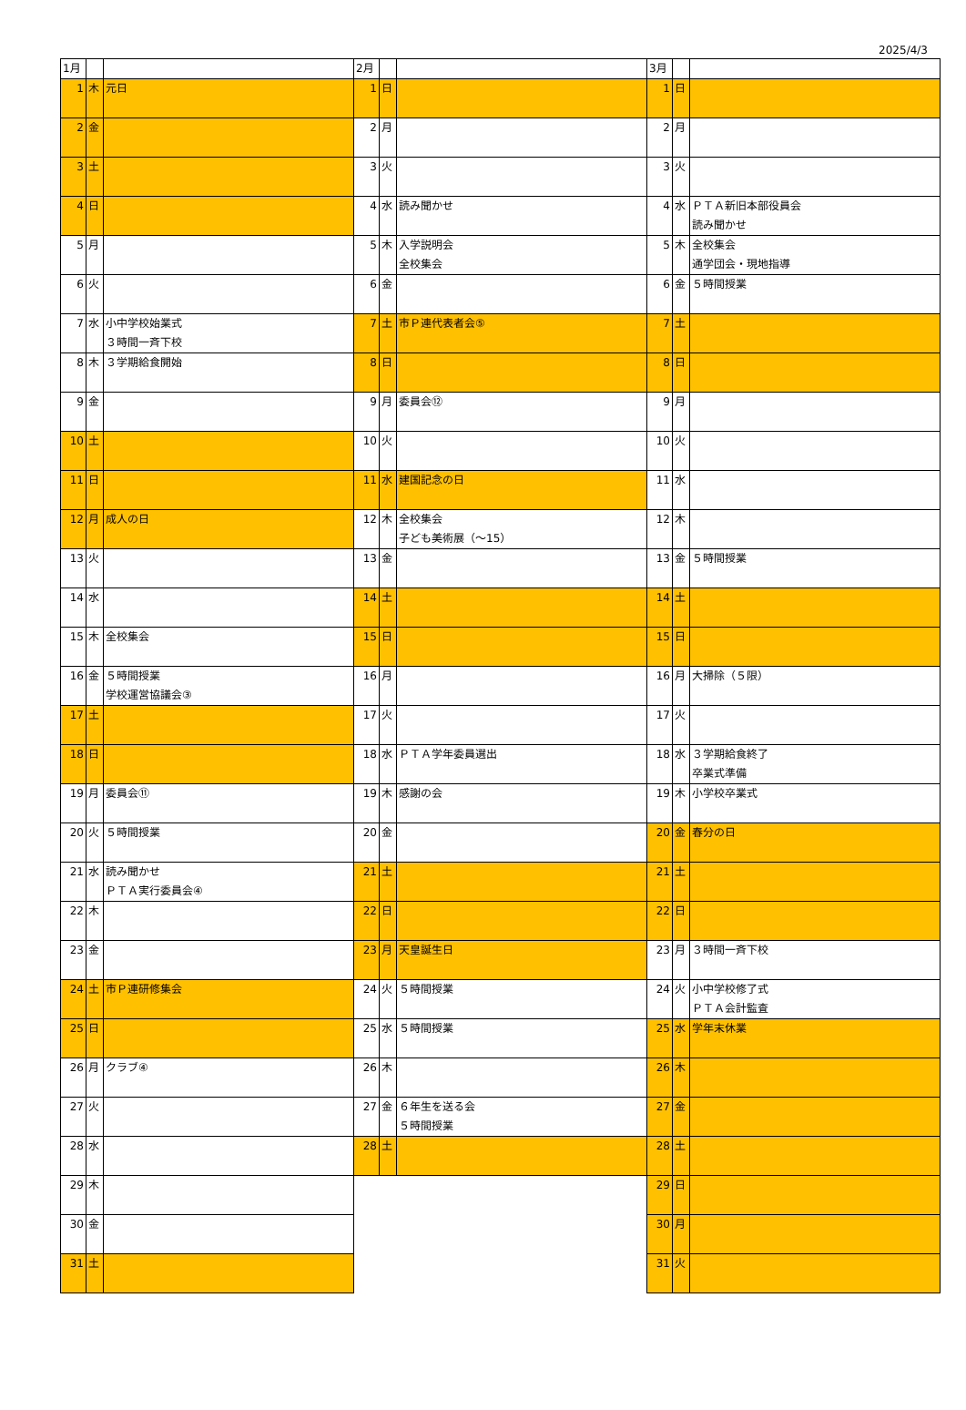2025/4/3
| 1月 | | | 2月 | | | 3月 | | |
| --- | --- | --- | --- | --- | --- | --- | --- | --- |
| 1 | 木 | 元日 | 1 | 日 | | 1 | 日 | |
| 2 | 金 | | 2 | 月 | | 2 | 月 | |
| 3 | 土 | | 3 | 火 | | 3 | 火 | |
| 4 | 日 | | 4 | 水 | 読み聞かせ | 4 | 水 | ＰＴＡ新旧本部役員会 読み聞かせ |
| 5 | 月 | | 5 | 木 | 入学説明会 全校集会 | 5 | 木 | 全校集会 通学団会・現地指導 |
| 6 | 火 | | 6 | 金 | | 6 | 金 | ５時間授業 |
| 7 | 水 | 小中学校始業式 ３時間一斉下校 | 7 | 土 | 市Ｐ連代表者会⑤ | 7 | 土 | |
| 8 | 木 | ３学期給食開始 | 8 | 日 | | 8 | 日 | |
| 9 | 金 | | 9 | 月 | 委員会⑫ | 9 | 月 | |
| 10 | 土 | | 10 | 火 | | 10 | 火 | |
| 11 | 日 | | 11 | 水 | 建国記念の日 | 11 | 水 | |
| 12 | 月 | 成人の日 | 12 | 木 | 全校集会 子ども美術展（～15） | 12 | 木 | |
| 13 | 火 | | 13 | 金 | | 13 | 金 | ５時間授業 |
| 14 | 水 | | 14 | 土 | | 14 | 土 | |
| 15 | 木 | 全校集会 | 15 | 日 | | 15 | 日 | |
| 16 | 金 | ５時間授業 学校運営協議会③ | 16 | 月 | | 16 | 月 | 大掃除（５限） |
| 17 | 土 | | 17 | 火 | | 17 | 火 | |
| 18 | 日 | | 18 | 水 | ＰＴＡ学年委員選出 | 18 | 水 | ３学期給食終了 卒業式準備 |
| 19 | 月 | 委員会⑪ | 19 | 木 | 感謝の会 | 19 | 木 | 小学校卒業式 |
| 20 | 火 | ５時間授業 | 20 | 金 | | 20 | 金 | 春分の日 |
| 21 | 水 | 読み聞かせ ＰＴＡ実行委員会④ | 21 | 土 | | 21 | 土 | |
| 22 | 木 | | 22 | 日 | | 22 | 日 | |
| 23 | 金 | | 23 | 月 | 天皇誕生日 | 23 | 月 | ３時間一斉下校 |
| 24 | 土 | 市Ｐ連研修集会 | 24 | 火 | ５時間授業 | 24 | 火 | 小中学校修了式 ＰＴＡ会計監査 |
| 25 | 日 | | 25 | 水 | ５時間授業 | 25 | 水 | 学年末休業 |
| 26 | 月 | クラブ④ | 26 | 木 | | 26 | 木 | |
| 27 | 火 | | 27 | 金 | ６年生を送る会 ５時間授業 | 27 | 金 | |
| 28 | 水 | | 28 | 土 | | 28 | 土 | |
| 29 | 木 | | | | | 29 | 日 | |
| 30 | 金 | | | | | 30 | 月 | |
| 31 | 土 | | | | | 31 | 火 | |